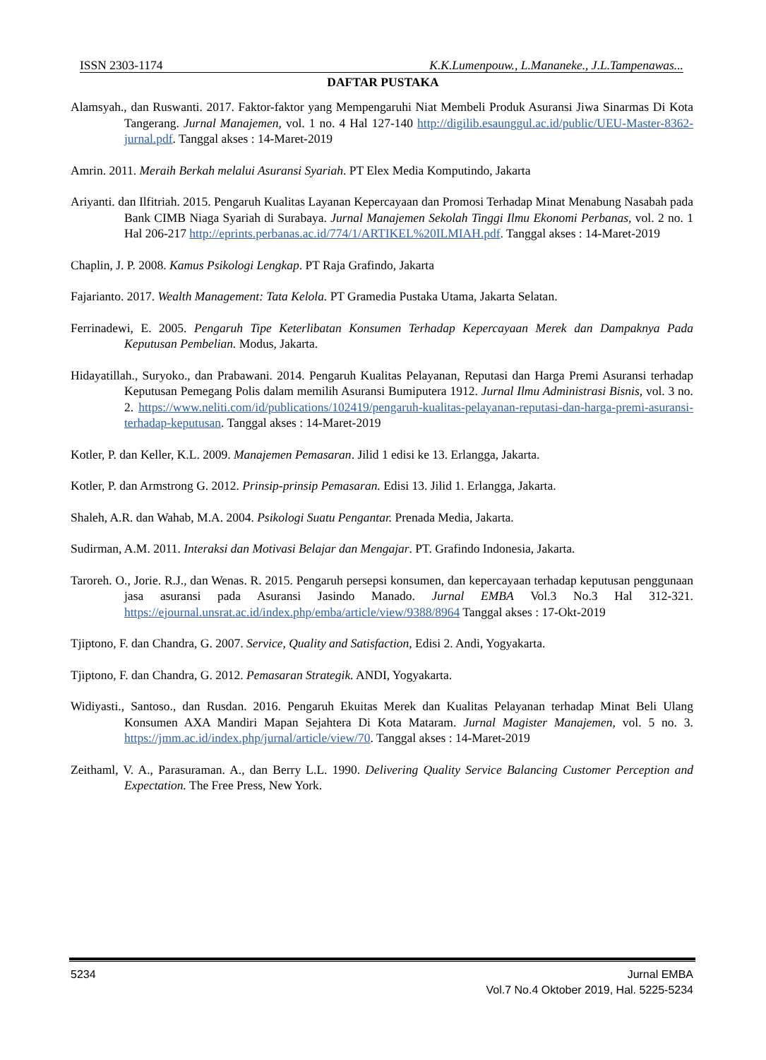ISSN 2303-1174 K.K.Lumenpouw., L.Mananeke., J.L.Tampenawas...
DAFTAR PUSTAKA
Alamsyah., dan Ruswanti. 2017. Faktor-faktor yang Mempengaruhi Niat Membeli Produk Asuransi Jiwa Sinarmas Di Kota Tangerang. Jurnal Manajemen, vol. 1 no. 4 Hal 127-140 http://digilib.esaunggul.ac.id/public/UEU-Master-8362-jurnal.pdf. Tanggal akses : 14-Maret-2019
Amrin. 2011. Meraih Berkah melalui Asuransi Syariah. PT Elex Media Komputindo, Jakarta
Ariyanti. dan Ilfitriah. 2015. Pengaruh Kualitas Layanan Kepercayaan dan Promosi Terhadap Minat Menabung Nasabah pada Bank CIMB Niaga Syariah di Surabaya. Jurnal Manajemen Sekolah Tinggi Ilmu Ekonomi Perbanas, vol. 2 no. 1 Hal 206-217 http://eprints.perbanas.ac.id/774/1/ARTIKEL%20ILMIAH.pdf. Tanggal akses : 14-Maret-2019
Chaplin, J. P. 2008. Kamus Psikologi Lengkap. PT Raja Grafindo, Jakarta
Fajarianto. 2017. Wealth Management: Tata Kelola. PT Gramedia Pustaka Utama, Jakarta Selatan.
Ferrinadewi, E. 2005. Pengaruh Tipe Keterlibatan Konsumen Terhadap Kepercayaan Merek dan Dampaknya Pada Keputusan Pembelian. Modus, Jakarta.
Hidayatillah., Suryoko., dan Prabawani. 2014. Pengaruh Kualitas Pelayanan, Reputasi dan Harga Premi Asuransi terhadap Keputusan Pemegang Polis dalam memilih Asuransi Bumiputera 1912. Jurnal Ilmu Administrasi Bisnis, vol. 3 no. 2. https://www.neliti.com/id/publications/102419/pengaruh-kualitas-pelayanan-reputasi-dan-harga-premi-asuransi-terhadap-keputusan. Tanggal akses : 14-Maret-2019
Kotler, P. dan Keller, K.L. 2009. Manajemen Pemasaran. Jilid 1 edisi ke 13. Erlangga, Jakarta.
Kotler, P. dan Armstrong G. 2012. Prinsip-prinsip Pemasaran. Edisi 13. Jilid 1. Erlangga, Jakarta.
Shaleh, A.R. dan Wahab, M.A. 2004. Psikologi Suatu Pengantar. Prenada Media, Jakarta.
Sudirman, A.M. 2011. Interaksi dan Motivasi Belajar dan Mengajar. PT. Grafindo Indonesia, Jakarta.
Taroreh. O., Jorie. R.J., dan Wenas. R. 2015. Pengaruh persepsi konsumen, dan kepercayaan terhadap keputusan penggunaan jasa asuransi pada Asuransi Jasindo Manado. Jurnal EMBA Vol.3 No.3 Hal 312-321. https://ejournal.unsrat.ac.id/index.php/emba/article/view/9388/8964 Tanggal akses : 17-Okt-2019
Tjiptono, F. dan Chandra, G. 2007. Service, Quality and Satisfaction, Edisi 2. Andi, Yogyakarta.
Tjiptono, F. dan Chandra, G. 2012. Pemasaran Strategik. ANDI, Yogyakarta.
Widiyasti., Santoso., dan Rusdan. 2016. Pengaruh Ekuitas Merek dan Kualitas Pelayanan terhadap Minat Beli Ulang Konsumen AXA Mandiri Mapan Sejahtera Di Kota Mataram. Jurnal Magister Manajemen, vol. 5 no. 3. https://jmm.ac.id/index.php/jurnal/article/view/70. Tanggal akses : 14-Maret-2019
Zeithaml, V. A., Parasuraman. A., dan Berry L.L. 1990. Delivering Quality Service Balancing Customer Perception and Expectation. The Free Press, New York.
5234 Jurnal EMBA
Vol.7 No.4 Oktober 2019, Hal. 5225-5234